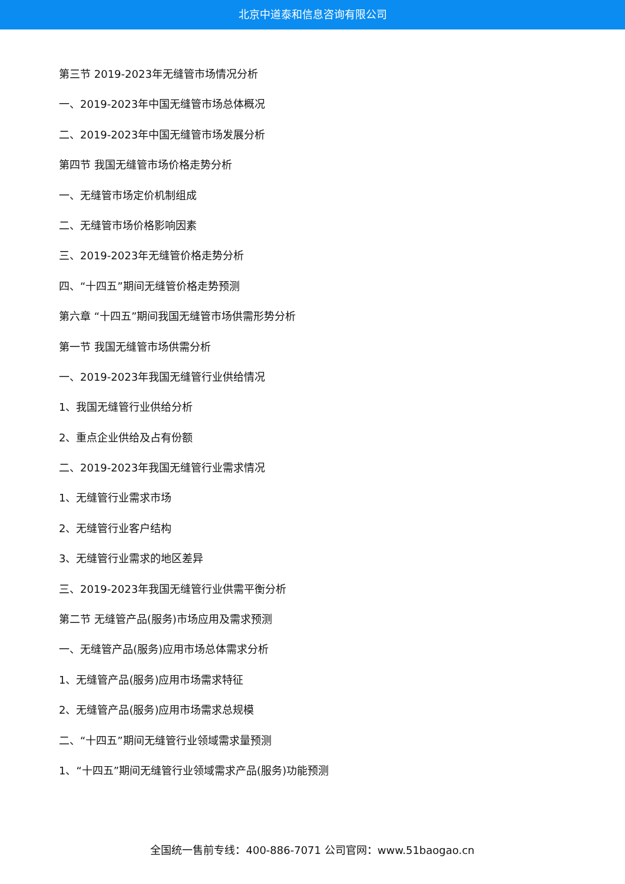北京中道泰和信息咨询有限公司
第三节 2019-2023年无缝管市场情况分析
一、2019-2023年中国无缝管市场总体概况
二、2019-2023年中国无缝管市场发展分析
第四节 我国无缝管市场价格走势分析
一、无缝管市场定价机制组成
二、无缝管市场价格影响因素
三、2019-2023年无缝管价格走势分析
四、“十四五”期间无缝管价格走势预测
第六章 “十四五”期间我国无缝管市场供需形势分析
第一节 我国无缝管市场供需分析
一、2019-2023年我国无缝管行业供给情况
1、我国无缝管行业供给分析
2、重点企业供给及占有份额
二、2019-2023年我国无缝管行业需求情况
1、无缝管行业需求市场
2、无缝管行业客户结构
3、无缝管行业需求的地区差异
三、2019-2023年我国无缝管行业供需平衡分析
第二节 无缝管产品(服务)市场应用及需求预测
一、无缝管产品(服务)应用市场总体需求分析
1、无缝管产品(服务)应用市场需求特征
2、无缝管产品(服务)应用市场需求总规模
二、“十四五”期间无缝管行业领域需求量预测
1、“十四五”期间无缝管行业领域需求产品(服务)功能预测
全国统一售前专线：400-886-7071 公司官网：www.51baogao.cn